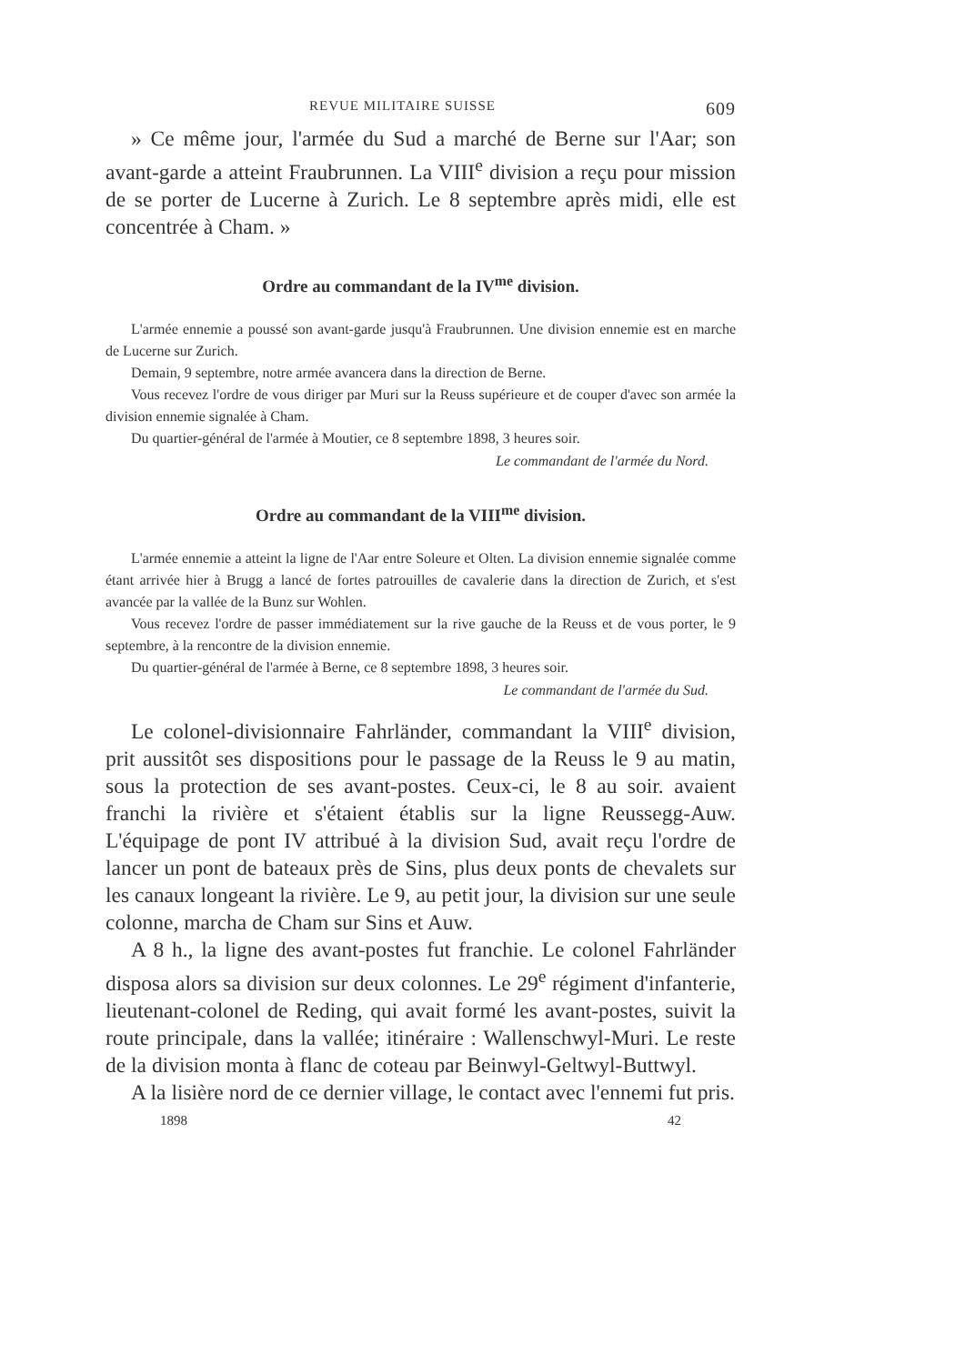REVUE MILITAIRE SUISSE 609
» Ce même jour, l'armée du Sud a marché de Berne sur l'Aar; son avant-garde a atteint Fraubrunnen. La VIII<sup>e</sup> division a reçu pour mission de se porter de Lucerne à Zurich. Le 8 septembre après midi, elle est concentrée à Cham. »
Ordre au commandant de la IV<sup>me</sup> division.
L'armée ennemie a poussé son avant-garde jusqu'à Fraubrunnen. Une division ennemie est en marche de Lucerne sur Zurich.
Demain, 9 septembre, notre armée avancera dans la direction de Berne.
Vous recevez l'ordre de vous diriger par Muri sur la Reuss supérieure et de couper d'avec son armée la division ennemie signalée à Cham.
Du quartier-général de l'armée à Moutier, ce 8 septembre 1898, 3 heures soir.
Le commandant de l'armée du Nord.
Ordre au commandant de la VIII<sup>me</sup> division.
L'armée ennemie a atteint la ligne de l'Aar entre Soleure et Olten. La division ennemie signalée comme étant arrivée hier à Brugg a lancé de fortes patrouilles de cavalerie dans la direction de Zurich, et s'est avancée par la vallée de la Bunz sur Wohlen.
Vous recevez l'ordre de passer immédiatement sur la rive gauche de la Reuss et de vous porter, le 9 septembre, à la rencontre de la division ennemie.
Du quartier-général de l'armée à Berne, ce 8 septembre 1898, 3 heures soir.
Le commandant de l'armée du Sud.
Le colonel-divisionnaire Fahrländer, commandant la VIII<sup>e</sup> division, prit aussitôt ses dispositions pour le passage de la Reuss le 9 au matin, sous la protection de ses avant-postes. Ceux-ci, le 8 au soir. avaient franchi la rivière et s'étaient établis sur la ligne Reussegg-Auw. L'équipage de pont IV attribué à la division Sud, avait reçu l'ordre de lancer un pont de bateaux près de Sins, plus deux ponts de chevalets sur les canaux longeant la rivière. Le 9, au petit jour, la division sur une seule colonne, marcha de Cham sur Sins et Auw.
A 8 h., la ligne des avant-postes fut franchie. Le colonel Fahrländer disposa alors sa division sur deux colonnes. Le 29<sup>e</sup> régiment d'infanterie, lieutenant-colonel de Reding, qui avait formé les avant-postes, suivit la route principale, dans la vallée; itinéraire : Wallenschwyl-Muri. Le reste de la division monta à flanc de coteau par Beinwyl-Geltwyl-Buttwyl.
A la lisière nord de ce dernier village, le contact avec l'ennemi fut pris.
1898 42